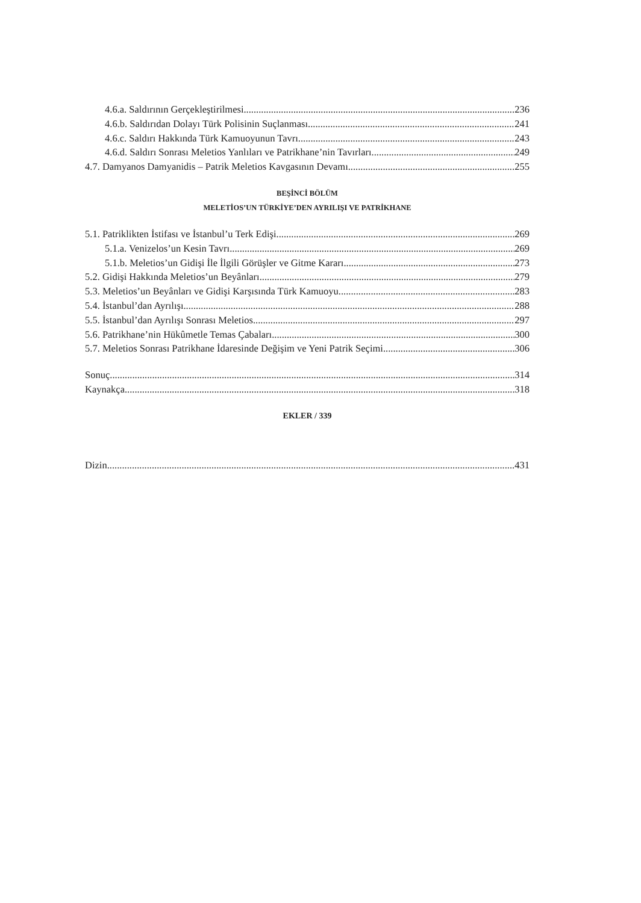4.6.a. Saldırının Gerçekleştirilmesi 236
4.6.b. Saldırıdan Dolayı Türk Polisinin Suçlanması 241
4.6.c. Saldırı Hakkında Türk Kamuoyunun Tavrı 243
4.6.d. Saldırı Sonrası Meletios Yanlıları ve Patrikhane’nin Tavırları 249
4.7. Damyanos Damyanidis – Patrik Meletios Kavgasının Devamı 255
BEŞİNCİ BÖLÜM
MELETİOS’UN TÜRKİYE’DEN AYRILIŞI VE PATRİKHANE
5.1. Patriklikten İstifası ve İstanbul’u Terk Edişi 269
5.1.a. Venizelos’un Kesin Tavrı 269
5.1.b. Meletios’un Gidişi İle İlgili Görüşler ve Gitme Kararı 273
5.2. Gidişi Hakkında Meletios’un Beyânları 279
5.3. Meletios’un Beyânları ve Gidişi Karşısında Türk Kamuoyu 283
5.4. İstanbul’dan Ayrılışı 288
5.5. İstanbul’dan Ayrılışı Sonrası Meletios 297
5.6. Patrikhane’nin Hükûmetle Temas Çabaları 300
5.7. Meletios Sonrası Patrikhane İdaresinde Değişim ve Yeni Patrik Seçimi 306
Sonuç 314
Kaynakça 318
EKLER / 339
Dizin 431